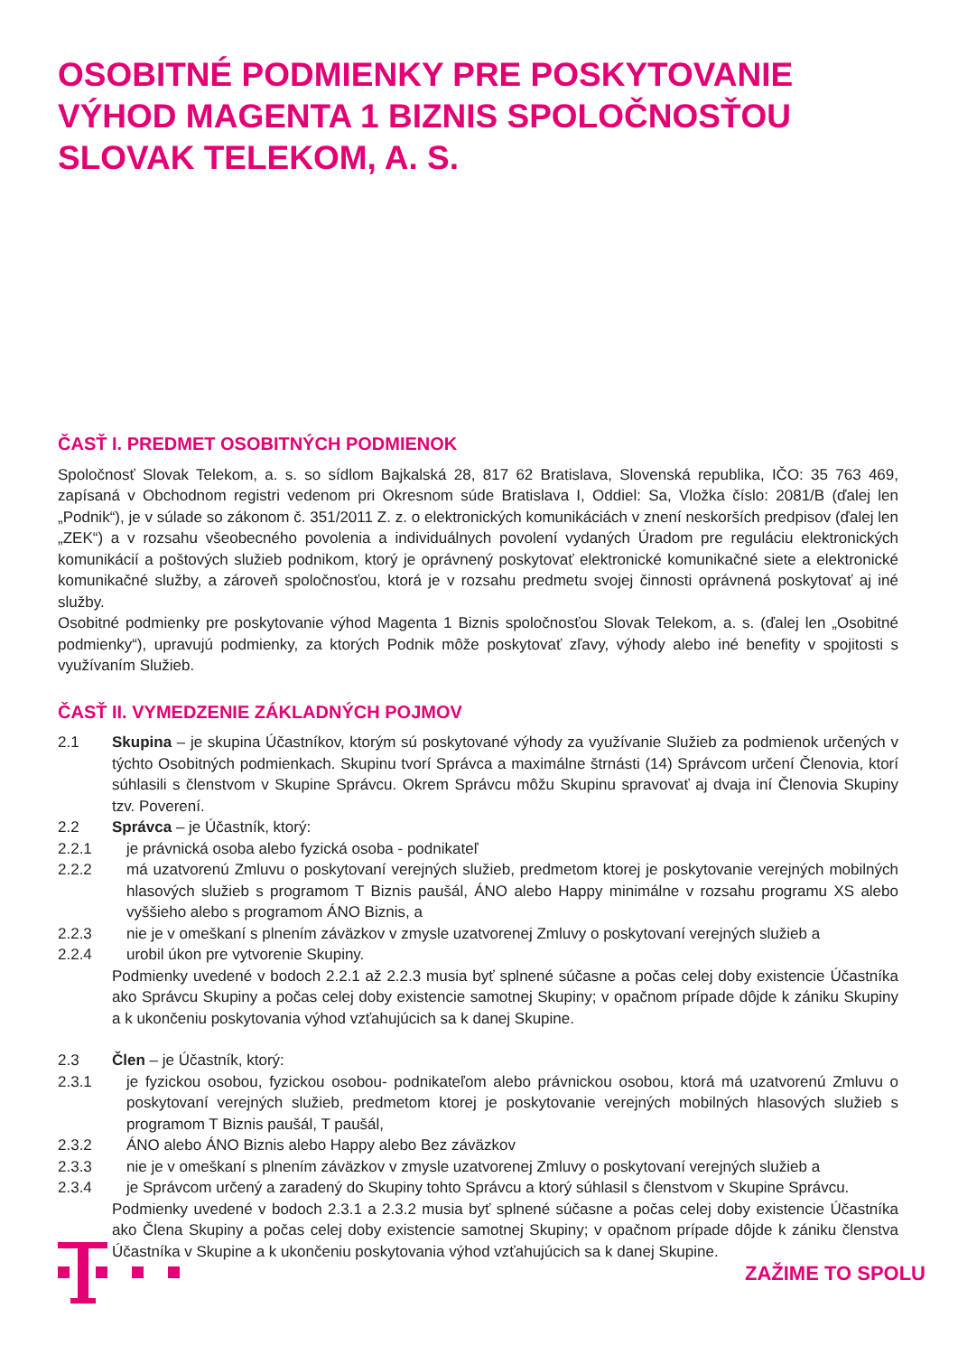OSOBITNÉ PODMIENKY PRE POSKYTOVANIE VÝHOD MAGENTA 1 BIZNIS SPOLOČNOSŤOU SLOVAK TELEKOM, A. S.
ČASŤ I. PREDMET OSOBITNÝCH PODMIENOK
Spoločnosť Slovak Telekom, a. s. so sídlom Bajkalská 28, 817 62 Bratislava, Slovenská republika, IČO: 35 763 469, zapísaná v Obchodnom registri vedenom pri Okresnom súde Bratislava I, Oddiel: Sa, Vložka číslo: 2081/B (ďalej len „Podnik“), je v súlade so zákonom č. 351/2011 Z. z. o elektronických komunikáciách v znení neskorších predpisov (ďalej len „ZEK“) a v rozsahu všeobecného povolenia a individuálnych povolení vydaných Úradom pre reguláciu elektronických komunikácií a poštových služieb podnikom, ktorý je oprávnený poskytovať elektronické komunikačné siete a elektronické komunikačné služby, a zároveň spoločnosťou, ktorá je v rozsahu predmetu svojej činnosti oprávnená poskytovať aj iné služby.
Osobitné podmienky pre poskytovanie výhod Magenta 1 Biznis spoločnosťou Slovak Telekom, a. s. (ďalej len „Osobitné podmienky“), upravujú podmienky, za ktorých Podnik môže poskytovať zľavy, výhody alebo iné benefity v spojitosti s využívaním Služieb.
ČASŤ II. VYMEDZENIE ZÁKLADNÝCH POJMOV
2.1 Skupina – je skupina Účastníkov, ktorým sú poskytované výhody za využívanie Služieb za podmienok určených v týchto Osobitných podmienkach. Skupinu tvorí Správca a maximálne štrnásti (14) Správcom určení Členovia, ktorí súhlasili s členstvom v Skupine Správcu. Okrem Správcu môžu Skupinu spravovať aj dvaja iní Členovia Skupiny tzv. Poverení.
2.2 Správca – je Účastník, ktorý:
2.2.1 je právnická osoba alebo fyzická osoba - podnikateľ
2.2.2 má uzatvorenú Zmluvu o poskytovaní verejných služieb, predmetom ktorej je poskytovanie verejných mobilných hlasových služieb s programom T Biznis paušál, ÁNO alebo Happy minimálne v rozsahu programu XS alebo vyššieho alebo s programom ÁNO Biznis, a
2.2.3 nie je v omeškaní s plnením záväzkov v zmysle uzatvorenej Zmluvy o poskytovaní verejných služieb a
2.2.4 urobil úkon pre vytvorenie Skupiny.
Podmienky uvedené v bodoch 2.2.1 až 2.2.3 musia byť splnené súčasne a počas celej doby existencie Účastníka ako Správcu Skupiny a počas celej doby existencie samotnej Skupiny; v opačnom prípade dôjde k zániku Skupiny a k ukončeniu poskytovania výhod vzťahujúcich sa k danej Skupine.
2.3 Člen – je Účastník, ktorý:
2.3.1 je fyzickou osobou, fyzickou osobou- podnikateľom alebo právnickou osobou, ktorá má uzatvorenú Zmluvu o poskytovaní verejných služieb, predmetom ktorej je poskytovanie verejných mobilných hlasových služieb s programom T Biznis paušál, T paušál,
2.3.2 ÁNO alebo ÁNO Biznis alebo Happy alebo Bez záväzkov
2.3.3 nie je v omeškaní s plnením záväzkov v zmysle uzatvorenej Zmluvy o poskytovaní verejných služieb a
2.3.4 je Správcom určený a zaradený do Skupiny tohto Správcu a ktorý súhlasil s členstvom v Skupine Správcu.
Podmienky uvedené v bodoch 2.3.1 a 2.3.2 musia byť splnené súčasne a počas celej doby existencie Účastníka ako Člena Skupiny a počas celej doby existencie samotnej Skupiny; v opačnom prípade dôjde k zániku členstva Účastníka v Skupine a k ukončeniu poskytovania výhod vzťahujúcich sa k danej Skupine.
ZAŽIME TO SPOLU